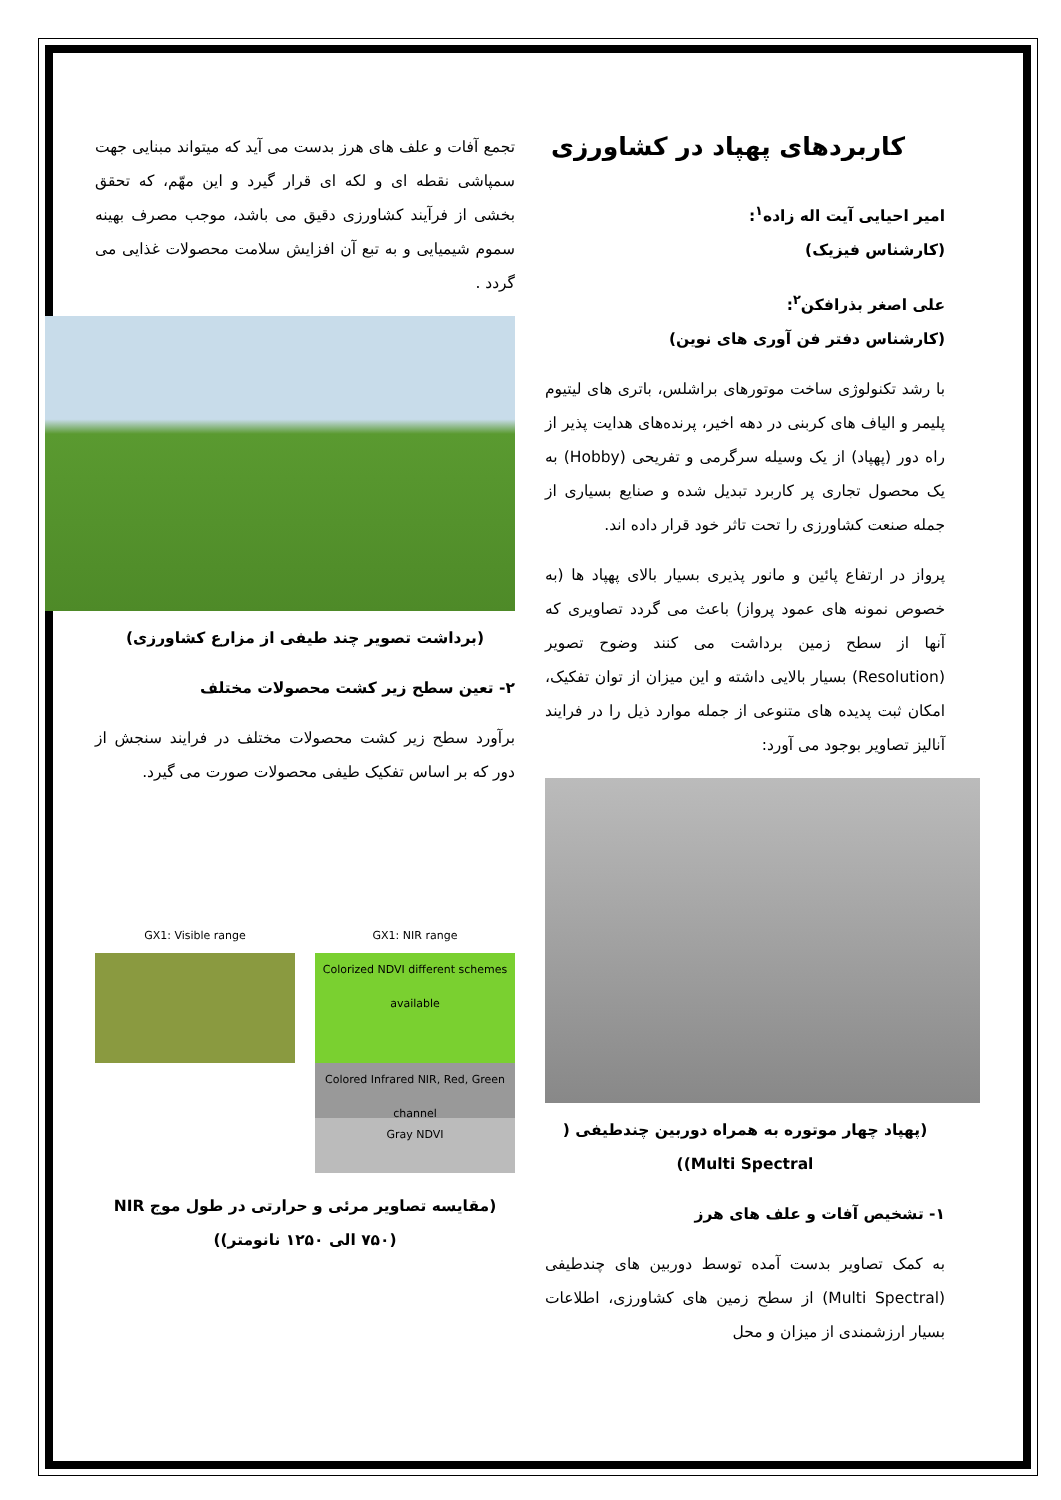کاربردهای پهپاد در کشاورزی
امیر احیایی آیت اله زاده<sup>۱</sup>:
(کارشناس فیزیک)
علی اصغر بذرافکن<sup>۲</sup>:
(کارشناس دفتر فن آوری های نوین)
با رشد تکنولوژی ساخت موتورهای براشلس، باتری های لیتیوم پلیمر و الیاف های کربنی در دهه اخیر، پرنده‌های هدایت پذیر از راه دور (پهپاد) از یک وسیله سرگرمی و تفریحی (Hobby) به یک محصول تجاری پر کاربرد تبدیل شده و صنایع بسیاری از جمله صنعت کشاورزی را تحت تاثر خود قرار داده اند.
پرواز در ارتفاع پائین و مانور پذیری بسیار بالای پهپاد ها (به خصوص نمونه های عمود پرواز) باعث می گردد تصاویری که آنها از سطح زمین برداشت می کنند وضوح تصویر (Resolution) بسیار بالایی داشته و این میزان از توان تفکیک، امکان ثبت پدیده های متنوعی از جمله موارد ذیل را در فرایند آنالیز تصاویر بوجود می آورد:
(پهپاد چهار موتوره به همراه دوربین چندطیفی ( Multi Spectral))
۱- تشخیص آفات و علف های هرز
به کمک تصاویر بدست آمده توسط دوربین های چندطیفی (Multi Spectral) از سطح زمین های کشاورزی، اطلاعات بسیار ارزشمندی از میزان و محل
تجمع آفات و علف های هرز بدست می آید که میتواند مبنایی جهت سمپاشی نقطه ای و لکه ای قرار گیرد و این مهّم، که تحقق بخشی از فرآیند کشاورزی دقیق می باشد، موجب مصرف بهینه سموم شیمیایی و به تبع آن افزایش سلامت محصولات غذایی می گردد .
(برداشت تصویر چند طیفی از مزارع کشاورزی)
۲- تعین سطح زیر کشت محصولات مختلف
برآورد سطح زیر کشت محصولات مختلف در فرایند سنجش از دور که بر اساس تفکیک طیفی محصولات صورت می گیرد.
GX1: Visible range GX1: NIR range
Colorized NDVI different schemes available
Colored Infrared NIR, Red, Green channel
Gray NDVI
(مقایسه تصاویر مرئی و حرارتی در طول موج NIR (۷۵۰ الی ۱۲۵۰ نانومتر))